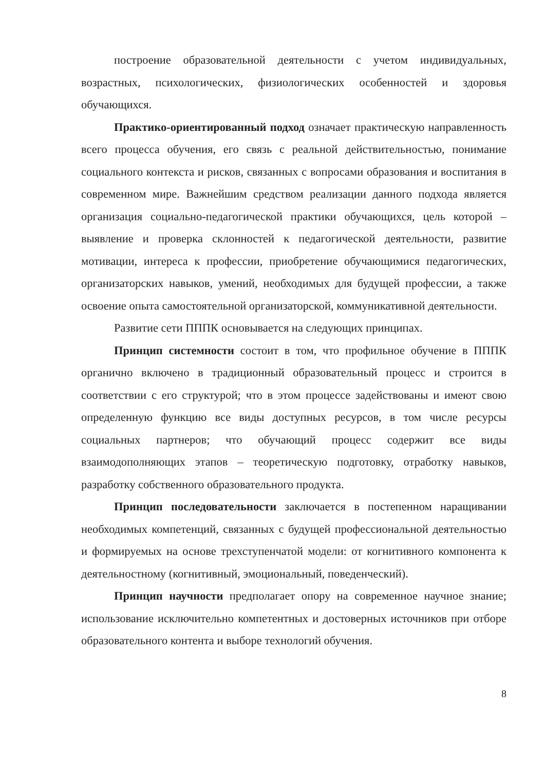построение образовательной деятельности с учетом индивидуальных, возрастных, психологических, физиологических особенностей и здоровья обучающихся.
Практико-ориентированный подход означает практическую направленность всего процесса обучения, его связь с реальной действительностью, понимание социального контекста и рисков, связанных с вопросами образования и воспитания в современном мире. Важнейшим средством реализации данного подхода является организация социально-педагогической практики обучающихся, цель которой – выявление и проверка склонностей к педагогической деятельности, развитие мотивации, интереса к профессии, приобретение обучающимися педагогических, организаторских навыков, умений, необходимых для будущей профессии, а также освоение опыта самостоятельной организаторской, коммуникативной деятельности.
Развитие сети ПППК основывается на следующих принципах.
Принцип системности состоит в том, что профильное обучение в ПППК органично включено в традиционный образовательный процесс и строится в соответствии с его структурой; что в этом процессе задействованы и имеют свою определенную функцию все виды доступных ресурсов, в том числе ресурсы социальных партнеров; что обучающий процесс содержит все виды взаимодополняющих этапов – теоретическую подготовку, отработку навыков, разработку собственного образовательного продукта.
Принцип последовательности заключается в постепенном наращивании необходимых компетенций, связанных с будущей профессиональной деятельностью и формируемых на основе трехступенчатой модели: от когнитивного компонента к деятельностному (когнитивный, эмоциональный, поведенческий).
Принцип научности предполагает опору на современное научное знание; использование исключительно компетентных и достоверных источников при отборе образовательного контента и выборе технологий обучения.
8